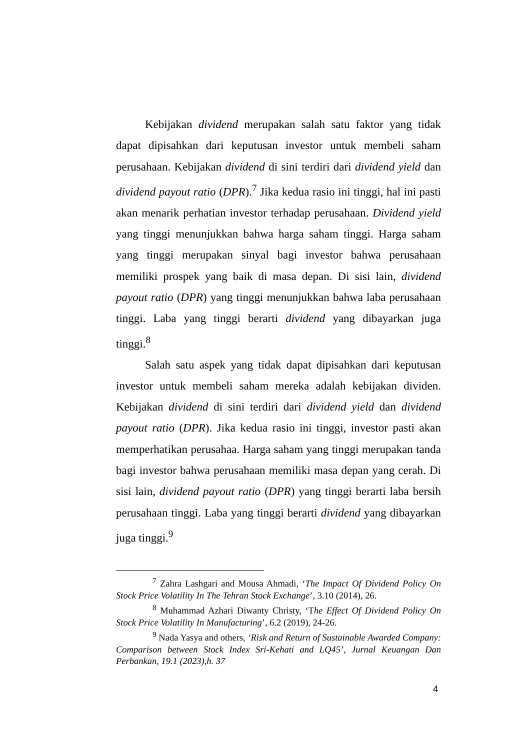Kebijakan dividend merupakan salah satu faktor yang tidak dapat dipisahkan dari keputusan investor untuk membeli saham perusahaan. Kebijakan dividend di sini terdiri dari dividend yield dan dividend payout ratio (DPR).<sup>7</sup> Jika kedua rasio ini tinggi, hal ini pasti akan menarik perhatian investor terhadap perusahaan. Dividend yield yang tinggi menunjukkan bahwa harga saham tinggi. Harga saham yang tinggi merupakan sinyal bagi investor bahwa perusahaan memiliki prospek yang baik di masa depan. Di sisi lain, dividend payout ratio (DPR) yang tinggi menunjukkan bahwa laba perusahaan tinggi. Laba yang tinggi berarti dividend yang dibayarkan juga tinggi.<sup>8</sup>
Salah satu aspek yang tidak dapat dipisahkan dari keputusan investor untuk membeli saham mereka adalah kebijakan dividen. Kebijakan dividend di sini terdiri dari dividend yield dan dividend payout ratio (DPR). Jika kedua rasio ini tinggi, investor pasti akan memperhatikan perusahaa. Harga saham yang tinggi merupakan tanda bagi investor bahwa perusahaan memiliki masa depan yang cerah. Di sisi lain, dividend payout ratio (DPR) yang tinggi berarti laba bersih perusahaan tinggi. Laba yang tinggi berarti dividend yang dibayarkan juga tinggi.<sup>9</sup>
<sup>7</sup> Zahra Lashgari and Mousa Ahmadi, ‘The Impact Of Dividend Policy On Stock Price Volatility In The Tehran Stock Exchange’, 3.10 (2014), 26.
<sup>8</sup> Muhammad Azhari Diwanty Christy, ‘The Effect Of Dividend Policy On Stock Price Volatility In Manufacturing’, 6.2 (2019), 24-26.
<sup>9</sup> Nada Yasya and others, ‘Risk and Return of Sustainable Awarded Company: Comparison between Stock Index Sri-Kehati and LQ45’, Jurnal Keuangan Dan Perbankan, 19.1 (2023),h. 37
4